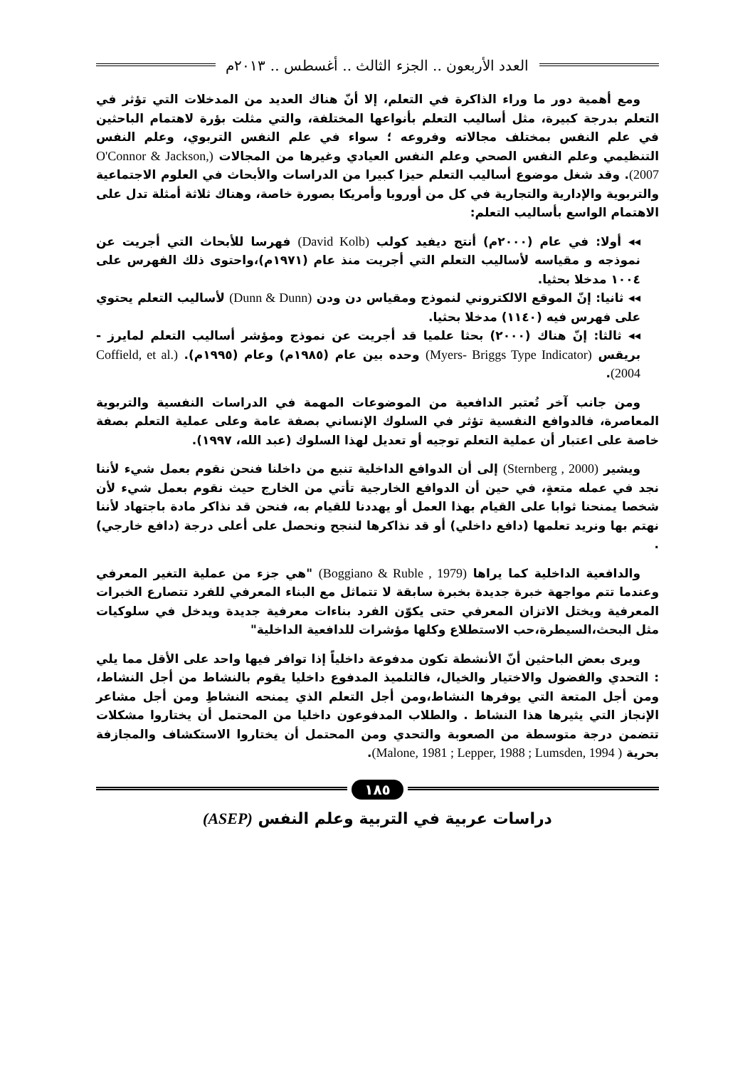العدد الأربعون .. الجزء الثالث .. أغسطس .. ٢٠١٣م
ومع أهمية دور ما وراء الذاكرة في التعلم، إلا أنّ هناك العديد من المدخلات التي تؤثر في التعلم بدرجة كبيرة، مثل أساليب التعلم بأنواعها المختلفة، والتي مثلت بؤرة لاهتمام الباحثين في علم النفس بمختلف مجالاته وفروعه ؛ سواء في علم النفس التربوي، وعلم النفس التنظيمي وعلم النفس الصحي وعلم النفس العيادي وغيرها من المجالات (O'Connor & Jackson, 2007). وقد شغل موضوع أساليب التعلم حيزا كبيرا من الدراسات والأبحاث في العلوم الاجتماعية والتربوية والإدارية والتجارية في كل من أوروبا وأمريكا بصورة خاصة، وهناك ثلاثة أمثلة تدل على الاهتمام الواسع بأساليب التعلم:
◂◂ أولا: في عام (٢٠٠٠م) أنتج ديفيد كولب (David Kolb) فهرسا للأبحاث التي أجريت عن نموذجه و مقياسه لأساليب التعلم التي أجريت منذ عام (١٩٧١م)،واحتوى ذلك الفهرس على ١٠٠٤ مدخلا بحثيا.
◂◂ ثانيا: إنّ الموقع الالكتروني لنموذج ومقياس دن ودن (Dunn & Dunn) لأساليب التعلم يحتوي على فهرس فيه (١١٤٠) مدخلا بحثيا.
◂◂ ثالثا: إنّ هناك (٢٠٠٠) بحثا علميا قد أجريت عن نموذج ومؤشر أساليب التعلم لمايرز - بريقس (Myers- Briggs Type Indicator) وحده بين عام (١٩٨٥م) وعام (١٩٩٥م). (Coffield, et al. 2004).
ومن جانب آخر تُعتبر الدافعية من الموضوعات المهمة في الدراسات النفسية والتربوية المعاصرة، فالدوافع النفسية تؤثر في السلوك الإنساني بصفة عامة وعلى عملية التعلم بصفة خاصة على اعتبار أن عملية التعلم توجيه أو تعديل لهذا السلوك (عبد الله، ١٩٩٧).
ويشير (Sternberg , 2000) إلى أن الدوافع الداخلية تنبع من داخلنا فنحن نقوم بعمل شيء لأننا نجد في عمله متعةٍ، في حين أن الدوافع الخارجية تأتي من الخارج حيث نقوم بعمل شيء لأن شخصا يمنحنا ثوابا على القيام بهذا العمل أو يهددنا للقيام به، فنحن قد نذاكر مادة باجتهاد لأننا نهتم بها ونريد تعلمها (دافع داخلي) أو قد نذاكرها لننجح ونحصل على أعلى درجة (دافع خارجي) .
والدافعية الداخلية كما يراها (Boggiano & Ruble , 1979) "هي جزء من عملية التغير المعرفي وعندما تتم مواجهة خبرة جديدة بخبرة سابقة لا تتماثل مع البناء المعرفي للفرد تتصارع الخبرات المعرفية ويختل الاتزان المعرفي حتى يكوّن الفرد بناءات معرفية جديدة ويدخل في سلوكيات مثل البحث،السيطرة،حب الاستطلاع وكلها مؤشرات للدافعية الداخلية"
ويرى بعض الباحثين أنّ الأنشطة تكون مدفوعة داخلياً إذا توافر فيها واحد على الأقل مما يلي : التحدي والفضول والاختيار والخيال، فالتلميذ المدفوع داخليا يقوم بالنشاط من أجل النشاط، ومن أجل المتعة التي يوفرها النشاط،ومن أجل التعلم الذي يمنحه النشاطِ ومن أجل مشاعر الإنجاز التي يثيرها هذا النشاط . والطلاب المدفوعون داخليا من المحتمل أن يختاروا مشكلات تتضمن درجة متوسطة من الصعوبة والتحدي ومن المحتمل أن يختاروا الاستكشاف والمجازفة بحرية ( Malone, 1981 ; Lepper, 1988 ; Lumsden, 1994).
١٨٥
دراسات عربية في التربية وعلم النفس (ASEP)